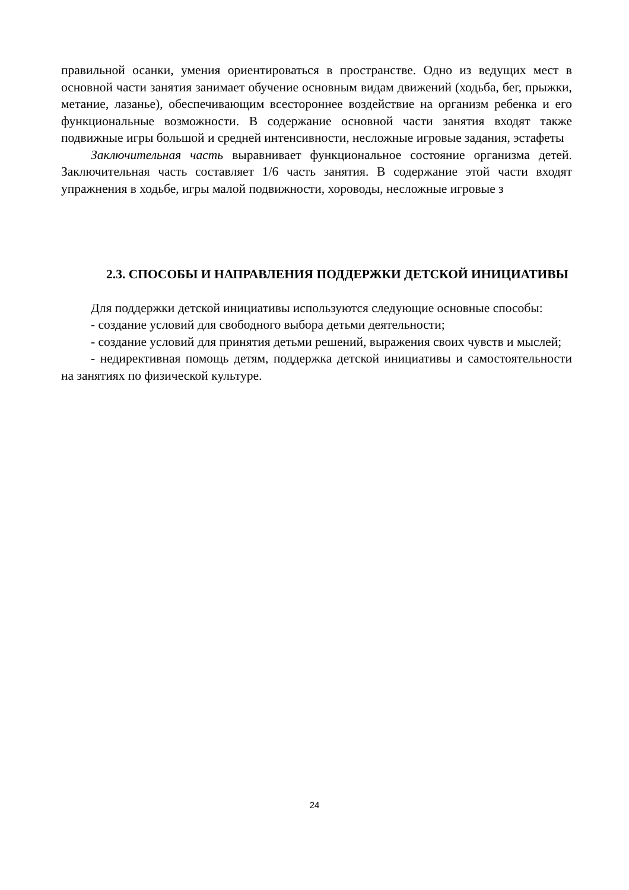правильной осанки, умения ориентироваться в пространстве. Одно из ведущих мест в основной части занятия занимает обучение основным видам движений (ходьба, бег, прыжки, метание, лазанье), обеспечивающим всестороннее воздействие на организм ребенка и его функциональные возможности. В содержание основной части занятия входят также подвижные игры большой и средней интенсивности, несложные игровые задания, эстафеты
Заключительная часть выравнивает функциональное состояние организма детей. Заключительная часть составляет 1/6 часть занятия. В содержание этой части входят упражнения в ходьбе, игры малой подвижности, хороводы, несложные игровые з
2.3. СПОСОБЫ И НАПРАВЛЕНИЯ ПОДДЕРЖКИ ДЕТСКОЙ ИНИЦИАТИВЫ
Для поддержки детской инициативы используются следующие основные способы:
- создание условий для свободного выбора детьми деятельности;
- создание условий для принятия детьми решений, выражения своих чувств и мыслей;
- недирективная помощь детям, поддержка детской инициативы и самостоятельности на занятиях по физической культуре.
24